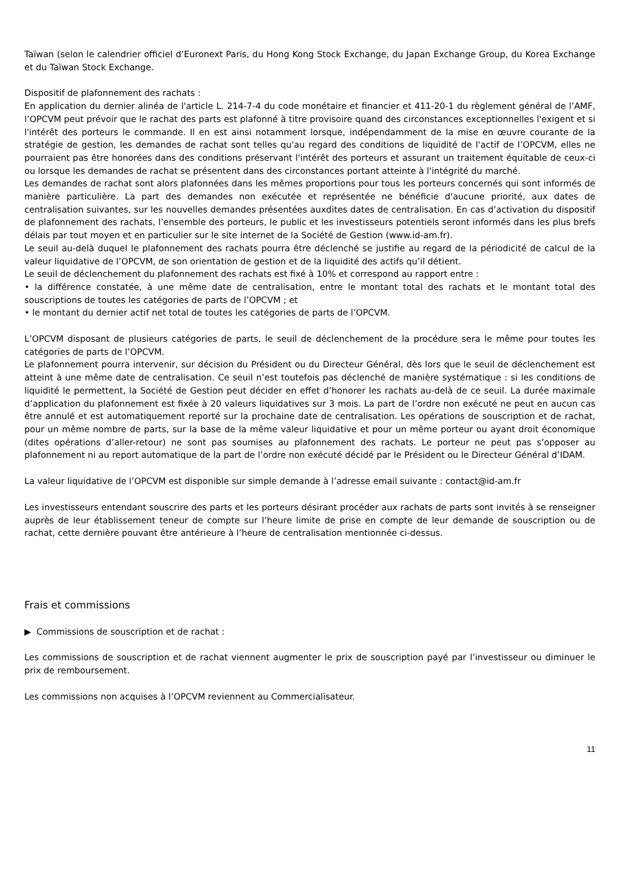Taïwan (selon le calendrier officiel d’Euronext Paris, du Hong Kong Stock Exchange, du Japan Exchange Group, du Korea Exchange et du Taïwan Stock Exchange.
Dispositif de plafonnement des rachats :
En application du dernier alinéa de l'article L. 214-7-4 du code monétaire et financier et 411-20-1 du règlement général de l’AMF, l’OPCVM peut prévoir que le rachat des parts est plafonné à titre provisoire quand des circonstances exceptionnelles l'exigent et si l'intérêt des porteurs le commande. Il en est ainsi notamment lorsque, indépendamment de la mise en œuvre courante de la stratégie de gestion, les demandes de rachat sont telles qu'au regard des conditions de liquidité de l'actif de l’OPCVM, elles ne pourraient pas être honorées dans des conditions préservant l'intérêt des porteurs et assurant un traitement équitable de ceux-ci ou lorsque les demandes de rachat se présentent dans des circonstances portant atteinte à l'intégrité du marché.
Les demandes de rachat sont alors plafonnées dans les mêmes proportions pour tous les porteurs concernés qui sont informés de manière particulière. La part des demandes non exécutée et représentée ne bénéficie d'aucune priorité, aux dates de centralisation suivantes, sur les nouvelles demandes présentées auxdites dates de centralisation. En cas d’activation du dispositif de plafonnement des rachats, l’ensemble des porteurs, le public et les investisseurs potentiels seront informés dans les plus brefs délais par tout moyen et en particulier sur le site internet de la Société de Gestion (www.id-am.fr).
Le seuil au-delà duquel le plafonnement des rachats pourra être déclenché se justifie au regard de la périodicité de calcul de la valeur liquidative de l’OPCVM, de son orientation de gestion et de la liquidité des actifs qu’il détient.
Le seuil de déclenchement du plafonnement des rachats est fixé à 10% et correspond au rapport entre :
• la différence constatée, à une même date de centralisation, entre le montant total des rachats et le montant total des souscriptions de toutes les catégories de parts de l’OPCVM ; et
• le montant du dernier actif net total de toutes les catégories de parts de l’OPCVM.
L’OPCVM disposant de plusieurs catégories de parts, le seuil de déclenchement de la procédure sera le même pour toutes les catégories de parts de l’OPCVM.
Le plafonnement pourra intervenir, sur décision du Président ou du Directeur Général, dès lors que le seuil de déclenchement est atteint à une même date de centralisation. Ce seuil n’est toutefois pas déclenché de manière systématique : si les conditions de liquidité le permettent, la Société de Gestion peut décider en effet d’honorer les rachats au-delà de ce seuil. La durée maximale d’application du plafonnement est fixée à 20 valeurs liquidatives sur 3 mois. La part de l’ordre non exécuté ne peut en aucun cas être annulé et est automatiquement reporté sur la prochaine date de centralisation. Les opérations de souscription et de rachat, pour un même nombre de parts, sur la base de la même valeur liquidative et pour un même porteur ou ayant droit économique (dites opérations d’aller-retour) ne sont pas soumises au plafonnement des rachats. Le porteur ne peut pas s’opposer au plafonnement ni au report automatique de la part de l’ordre non exécuté décidé par le Président ou le Directeur Général d’IDAM.
La valeur liquidative de l’OPCVM est disponible sur simple demande à l’adresse email suivante : contact@id-am.fr
Les investisseurs entendant souscrire des parts et les porteurs désirant procéder aux rachats de parts sont invités à se renseigner auprès de leur établissement teneur de compte sur l’heure limite de prise en compte de leur demande de souscription ou de rachat, cette dernière pouvant être antérieure à l’heure de centralisation mentionnée ci-dessus.
Frais et commissions
▶ Commissions de souscription et de rachat :
Les commissions de souscription et de rachat viennent augmenter le prix de souscription payé par l’investisseur ou diminuer le prix de remboursement.
Les commissions non acquises à l’OPCVM reviennent au Commercialisateur.
11